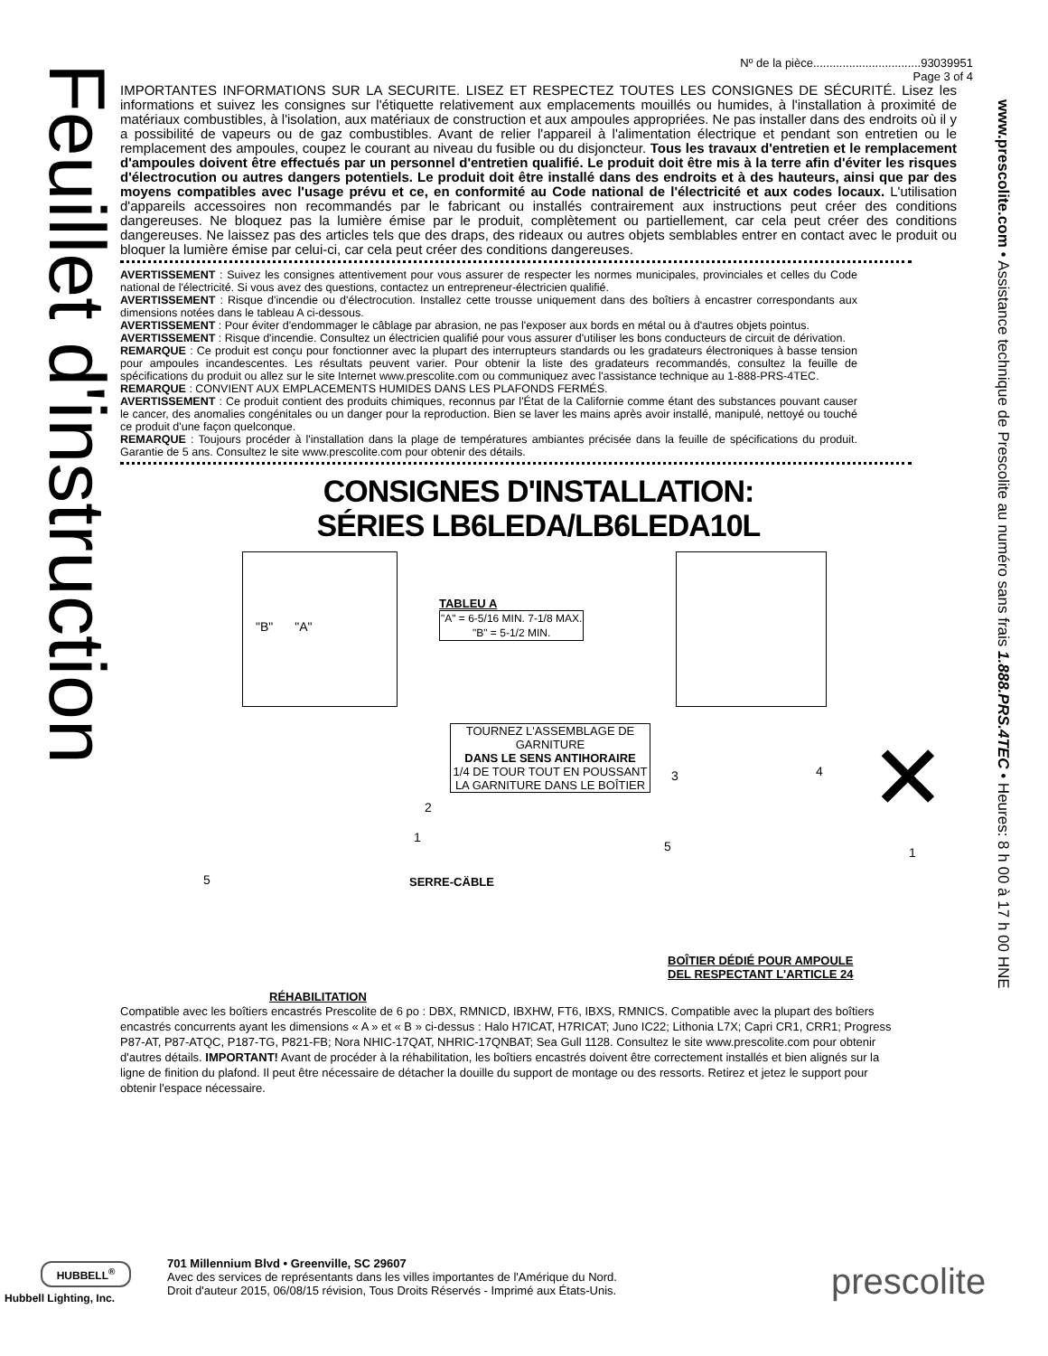Feuillet d'instruction
www.prescolite.com • Assistance technique de Prescolite au numéro sans frais 1.888.PRS.4TEC • Heures: 8 h 00 à 17 h 00 HNE
Nº de la pièce.................................93039951
Page 3 of 4
IMPORTANTES INFORMATIONS SUR LA SECURITE. LISEZ ET RESPECTEZ TOUTES LES CONSIGNES DE SÉCURITÉ. Lisez les informations et suivez les consignes sur l'étiquette relativement aux emplacements mouillés ou humides, à l'installation à proximité de matériaux combustibles, à l'isolation, aux matériaux de construction et aux ampoules appropriées. Ne pas installer dans des endroits où il y a possibilité de vapeurs ou de gaz combustibles. Avant de relier l'appareil à l'alimentation électrique et pendant son entretien ou le remplacement des ampoules, coupez le courant au niveau du fusible ou du disjoncteur. Tous les travaux d'entretien et le remplacement d'ampoules doivent être effectués par un personnel d'entretien qualifié. Le produit doit être mis à la terre afin d'éviter les risques d'électrocution ou autres dangers potentiels. Le produit doit être installé dans des endroits et à des hauteurs, ainsi que par des moyens compatibles avec l'usage prévu et ce, en conformité au Code national de l'électricité et aux codes locaux. L'utilisation d'appareils accessoires non recommandés par le fabricant ou installés contrairement aux instructions peut créer des conditions dangereuses. Ne bloquez pas la lumière émise par le produit, complètement ou partiellement, car cela peut créer des conditions dangereuses. Ne laissez pas des articles tels que des draps, des rideaux ou autres objets semblables entrer en contact avec le produit ou bloquer la lumière émise par celui-ci, car cela peut créer des conditions dangereuses.
AVERTISSEMENT : Suivez les consignes attentivement pour vous assurer de respecter les normes municipales, provinciales et celles du Code national de l'électricité. Si vous avez des questions, contactez un entrepreneur-électricien qualifié.
AVERTISSEMENT : Risque d'incendie ou d'électrocution. Installez cette trousse uniquement dans des boîtiers à encastrer correspondants aux dimensions notées dans le tableau A ci-dessous.
AVERTISSEMENT : Pour éviter d'endommager le câblage par abrasion, ne pas l'exposer aux bords en métal ou à d'autres objets pointus.
AVERTISSEMENT : Risque d'incendie. Consultez un électricien qualifié pour vous assurer d'utiliser les bons conducteurs de circuit de dérivation.
REMARQUE : Ce produit est conçu pour fonctionner avec la plupart des interrupteurs standards ou les gradateurs électroniques à basse tension pour ampoules incandescentes. Les résultats peuvent varier. Pour obtenir la liste des gradateurs recommandés, consultez la feuille de spécifications du produit ou allez sur le site Internet www.prescolite.com ou communiquez avec l'assistance technique au 1-888-PRS-4TEC.
REMARQUE : CONVIENT AUX EMPLACEMENTS HUMIDES DANS LES PLAFONDS FERMÉS.
AVERTISSEMENT : Ce produit contient des produits chimiques, reconnus par l'État de la Californie comme étant des substances pouvant causer le cancer, des anomalies congénitales ou un danger pour la reproduction. Bien se laver les mains après avoir installé, manipulé, nettoyé ou touché ce produit d'une façon quelconque.
REMARQUE : Toujours procéder à l'installation dans la plage de températures ambiantes précisée dans la feuille de spécifications du produit. Garantie de 5 ans. Consultez le site www.prescolite.com pour obtenir des détails.
CONSIGNES D'INSTALLATION:
SÉRIES LB6LEDA/LB6LEDA10L
"B" "A"
TABLEU A
| "A" = 6-5/16 MIN. 7-1/8 MAX. |
| "B" = 5-1/2 MIN. |
TOURNEZ L'ASSEMBLAGE DE GARNITURE
DANS LE SENS ANTIHORAIRE
1/4 DE TOUR TOUT EN POUSSANT LA GARNITURE DANS LE BOÎTIER
2
1
5 SERRE-CÄBLE
3 4
5 1
✕
BOÎTIER DÉDIÉ POUR AMPOULE
DEL RESPECTANT L'ARTICLE 24
RÉHABILITATION
Compatible avec les boîtiers encastrés Prescolite de 6 po : DBX, RMNICD, IBXHW, FT6, IBXS, RMNICS. Compatible avec la plupart des boîtiers encastrés concurrents ayant les dimensions « A » et « B » ci-dessus : Halo H7ICAT, H7RICAT; Juno IC22; Lithonia L7X; Capri CR1, CRR1; Progress P87-AT, P87-ATQC, P187-TG, P821-FB; Nora NHIC-17QAT, NHRIC-17QNBAT; Sea Gull 1128. Consultez le site www.prescolite.com pour obtenir d'autres détails. IMPORTANT! Avant de procéder à la réhabilitation, les boîtiers encastrés doivent être correctement installés et bien alignés sur la ligne de finition du plafond. Il peut être nécessaire de détacher la douille du support de montage ou des ressorts. Retirez et jetez le support pour obtenir l'espace nécessaire.
HUBBELL<sup>®</sup>
Hubbell Lighting, Inc.
701 Millennium Blvd • Greenville, SC 29607
Avec des services de représentants dans les villes importantes de l'Amérique du Nord.
Droit d'auteur 2015, 06/08/15 révision, Tous Droits Réservés - Imprimé aux États-Unis.
prescolite